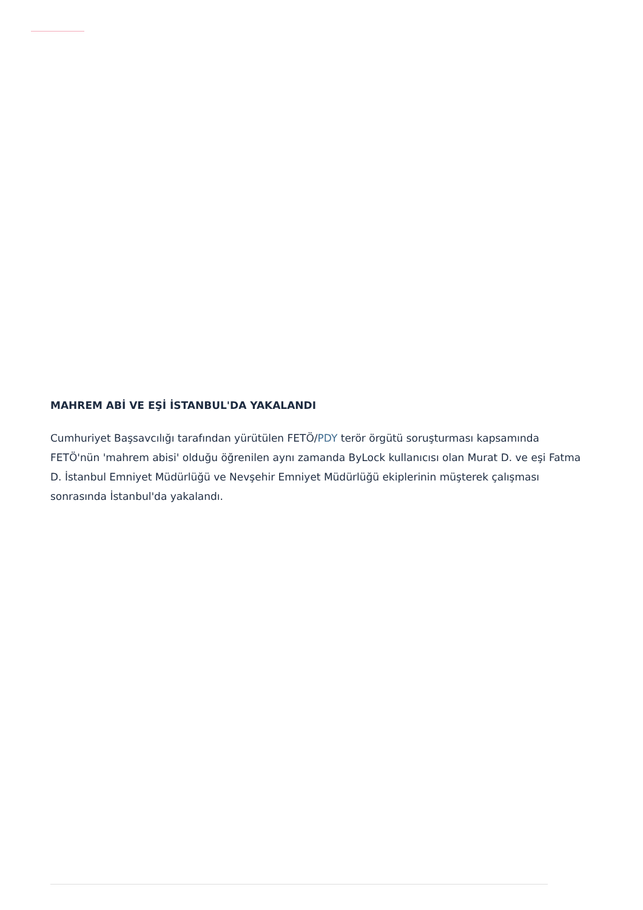MAHREM ABİ VE EŞİ İSTANBUL'DA YAKALANDI
Cumhuriyet Başsavcılığı tarafından yürütülen FETÖ/PDY terör örgütü soruşturması kapsamında FETÖ'nün 'mahrem abisi' olduğu öğrenilen aynı zamanda ByLock kullanıcısı olan Murat D. ve eşi Fatma D. İstanbul Emniyet Müdürlüğü ve Nevşehir Emniyet Müdürlüğü ekiplerinin müşterek çalışması sonrasında İstanbul'da yakalandı.